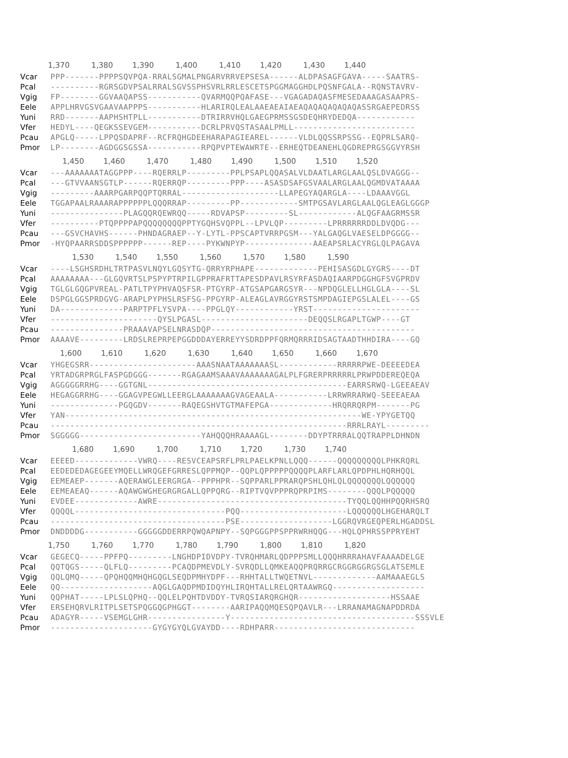1,370 1,380 1,390 1,400 1,410 1,420 1,430 1,440
Vcar PPP-------PPPPSQVPQA-RRALSGMALPNGARVRRVEPSESA------ALDPASAGFGAVA-----SAATRS-
Pcal ----------RGRSGDVPSALRRALSGVSSPHSVRLRRLESCETSPGGMAGGHDLPQSNFGALA--RQNSTAVRV-
Vgig FP--------GGVAAQAPSS-----------QVARMQQPQAFASE---VGAGADAQASFMESEDAAAGASAAPRS-
Eele APPLHRVGSVGAAVAAPPPS-----------HLARIRQLEALAAEAEAIAEAQAQAQAQAQAQASSRGAEPEDRSS
Yuni RRD-------AAPHSHTPLL-----------DTRIRRVHQLGAEGPRMSSGSDEQHRYDEDQA------------
Vfer HEDYL----QEGKSSEVGEM-----------DCRLPRVQSTASAALPMLL-------------------------
Pcau APGLQ-----LPPQSDAPRF--RCFRQHGDEEHARAPAGIEAREL------VLDLQQSSRPSSG--EQPRLSARQ-
Pmor LP--------AGDGGSGSSA-----------RPQPVPTEWAWRTE--ERHEQTDEANEHLQGDREPRGSGGVYRSH
1,450 1,460 1,470 1,480 1,490 1,500 1,510 1,520
Vcar ---AAAAAAATAGGPPP----RQERRLP---------PPLPSAPLQQASALVLDAATLARGLAALQSLDVAGGG--
Pcal ---GTVVAANSGTLP------RQERRQP---------PPP----ASASDSAFGSVAALARGLAALQGMDVATAAAA
Vgig ---------AAARPGARPQQPTQRRAL--------------------LLAPEGYAQARGLA----LDAAAVGGL
Eele TGGAPAALRAAARAPPPPPPLQQQRRAP---------PP------------SMTPGSAVLARGLAALQGLEAGLGGGP
Yuni ---------------PLAGQQRQEWRQQ-----RDVAPSP---------SL------------ALQGFAAGRMSSR
Vfer ----------PTQPPPPAPQQQQQQQQPPTYGQHSVQPPL--LPVLQP---------LPRRRRRRDDLDVQDG---
Pcau ---GSVCHAVHS------PHNDAGRAEP--Y-LYTL-PPSCAPTVRRPGSM---YALGAQGLVAESELDPGGGG--
Pmor -HYQPAARRSDDSPPPPPP------REP----PYKWNPYP--------------AAEAPSRLACYRGLQLPAGAVA
1,530 1,540 1,550 1,560 1,570 1,580 1,590
Vcar ----LSGHSRDHLTRTPASVLNQYLGQSYTG-QRRYRPHAPE-------------PEHISASGDLGYGRS----DT
Pcal AAAAAAAA---GLGQVRTSLPSPYPTRPILGPPRAFRTTAPESDPAVLRSYRFASDAQIAARPDGGHGFSVGPRDV
Vgig TGLGLGQGPVREAL-PATLTPYPHVAQSFSR-PTGYRP-ATGSAPGARGSYR---NPDQGLELLHGLGLA----SL
Eele DSPGLGGSPRDGVG-ARAPLPYPHSLRSFSG-PPGYRP-ALEAGLAVRGGYRSTSMPDAGIEPGSLALEL----GS
Yuni DA-------------PARPTPFLYSVPA----PPGLQY------------YRST----------------------
Vfer ----------------------QYSLPGASL----------------------DEQQSLRGAPLTGWP----GT
Pcau ---------------PRAAAVAPSELNRASDQP------------------------------------------
Pmor AAAAVE---------LRDSLREPRPEPGGDDDAYERREYYSDRDPPFQRMQRRRIDSAGTAADTHHDIRA----GQ
1,600 1,610 1,620 1,630 1,640 1,650 1,660 1,670
Vcar YHGEGSRR----------------------AAASNAATAAAAAAASL------------RRRRRPWE-DEEEEDEA
Pcal YRTADGRPRGLFASPGDGGG-------RGAGAAMSAAAVAAAAAAAGALPLFGRERPRRRRRLPRWPDDEREQEQA
Vgig AGGGGGRRHG----GGTGNL-----------------------------------------EARRSRWQ-LGEEAEAV
Eele HEGAGGRRHG----GGAGVPEGWLLEERGLAAAAAAAGVAGEAALA-----------LRRWRRARWQ-SEEEAEAA
Yuni --------------PGQGDV-------RAQEGSHVTGTMAFEPGA-------------HRQRRQRPM-------PG
Vfer YAN-------------------------------------------------------------WE-YPYGETQQ
Pcau -------------------------------------------------------------RRRLRAYL---------
Pmor SGGGGG-------------------------YAHQQQHRAAAAGL--------DDYPTRRRALQQTRAPPLDHNDN
1,680 1,690 1,700 1,710 1,720 1,730 1,740
Vcar EEEED-------------VWRQ----RESVCEAPSRFLPRLPAELKPNLLQQQ------QQQQQQQQQLPHKRQRL
Pcal EEDEDEDAGEGEEYMQELLWRQGEFGRRESLQPPMQP--QQPLQPPPPPQQQQPLARFLARLQPDPHLHQRHQQL
Vgig EEMEAEP-------AQERAWGLEERGRGA--PPPHPR--SQPPARLPPRARQPSHLQHLQLQQQQQQQLQQQQQQ
Eele EEMEAEAQ------AQAWGWGHEGRGRGALLQPPQRG--RIPTVQVPPPRQPRPIMS--------QQQLPQQQQQ
Yuni EVDEE-------------AWRE---------------------------------------TYQQLQQHHPQQRHSRQ
Vfer QQQQL-------------------------------PQQ----------------------LQQQQQQLHGEHARQLT
Pcau ------------------------------------PSE-------------------LGGRQVRGEQPERLHGADDSL
Pmor DNDDDDG-----------GGGGGDDERRPQWQAPNPY--SQPGGGPPSPPRWRHQQG---HQLQPHRSSPPRYEHT
1,750 1,760 1,770 1,780 1,790 1,800 1,810 1,820
Vcar GEGECQ-----PPFPQ---------LNGHDPIDVDPY-TVRQHMARLQDPPPSMLLQQQHRRRAHAVFAAAADELGE
Pcal QQTQGS-----QLFLQ---------PCAQDPMEVDLY-SVRQDLLQMKEAQQPRQRRGCRGGRGGRGSGLATSEMLE
Vgig QQLQMQ-----QPQHQQMHQHGQGLSEQDPMHYDPF---RHHTALLTWQETNVL-------------AAMAAAEGLS
Eele QQ-------------------AQGLGAQDPMDIDQYHLIRQHTALLRELQRTAAWRGQ-------------------
Yuni QQPHAT-----LPLSLQPHQ--QQLELPQHTDVDDY-TVRQSIARQRGHQR-------------------HSSAAE
Vfer ERSEHQRVLRITPLSETSPQGGQGPHGGT--------AARIPAQQMQESQPQAVLR---LRRANAMAGNAPDDRDA
Pcau ADAGYR-----VSEMGLGHR----------------Y--------------------------------------SSSVLE
Pmor ---------------------GYGYGYQLGVAYDD----RDHPARR-----------------------------